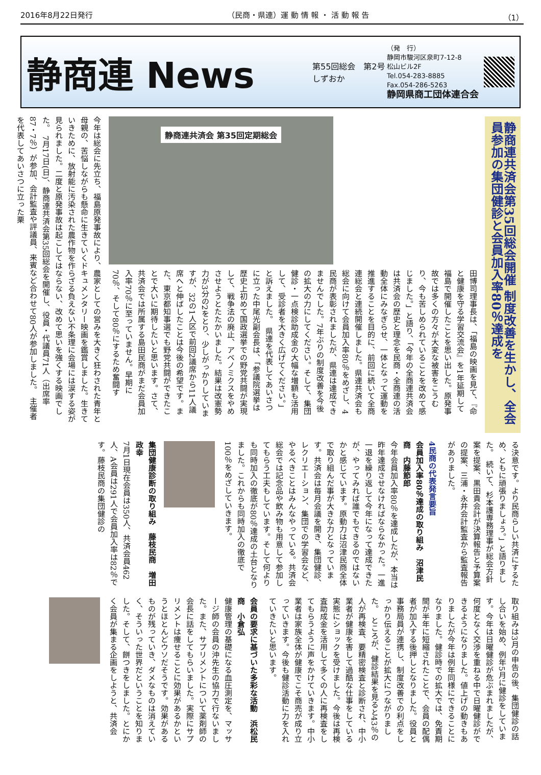2016年8月22日発行 （民商・県連）運 動 情 報 ・ 活 動 報 告 （1）
静商連 News
第55回総会　第2号
しずおか
（発　行）
静岡市駿河区泉町7-12-8
松山ビル2F
Tel.054-283-8885
Fax.054-286-5263
静岡県商工団体連合会
静商連共済会第35回総会開催 制度改善を生かし、全会員参加の集団健診と会員加入率80％達成を
静商連共済会 第35回定期総会
田博司理事長は、「福島の映画を見て、『命と健康を守る学習交流会』を1年延期して福島で開催したことを思い出した。原発事故では多くの方々が大変な被害をこうむり、今も苦しめられていることを改めて感じました。」と語り、「今年の全商連共済会は共済会の歴史と理念を民商・全商連の活動全体にみなぎらせ、一体となって運動を推進することを目的に、前回に続いて全商連総会と連続開催しました。県連共済会も総会に向けて会員加入率80％をめざし、4民商が表彰されましたが、県連は達成できませんでした。7年ぶりの制度改善を今後の拡大の力にしてください。そして、集団健診・一点検診助成金の大幅な増額も活用して、受診者を大きく広げてください。」と訴えました。　県連を代表してあいさつに立った中尾光副会長は、「参議院選挙は歴史上初めて国政選挙での野党共闘が実現して、戦争法の廃止、アベノミクスをやめさせようとたたかいました。結果は改憲勢力が3分の2をとり、少しがっかりしていますが、32の1人区で前回2議席から11人議席へと伸ばしたことは今後の希望です。また、東京都知事選でも野党共闘ができたことで大いに期待したいと思います。さて、共済会では所属する島田民商がまだ会員加入率70％に至っていません。早期に70％、そして80％にするため奮闘す
今年は総会に先立ち、福島原発事故により、農家としての営みを大きく狂わされた青年と母親の、苦悩しながらも懸命に生きていくドキュメンタリー映画を鑑賞しました。生きていきために、放射能に汚染された農作物を作らざる負えない不条理に会場には涙する姿が見られました。二度と原発事故は起こしてはならない、改めて思いを強くする映画でした。　7月17日(日)、静商連共済会第35回総会を開催し、役員・代議員71人（出席率87・7％）が参加、会計監査や評議員、来賓など合わせて80人が参加しました。　主催者を代表してあいさつに立った栗
る決意です。より民商らしい共済にするため、ともに頑張りましょう。」と語りました。　続いて、杉本護専務理事が総会方針案を提案、黒田貴会計が決算報告と予算案の提案、三浦・永井会計監査から監査報告がありました。
4民商の代表発言要旨
会員加入率80％達成の取り組み　沼津民商　内藤節郎
今年会員加入率80％を達成したが、本当は昨年達成させなければならなかった。一進一退を繰り返して今年になって達成できたが、やってみれば誰でもできるのではないかと感じています。原動力は沼津民商全体で取り組んだ事が大きな力となっています。共済会は毎月会議を開き、集団健診、レクリエーション、集団での学習会など、やるべきことはみんなやっている。共済会総会では記念品や飲み物も用意して参加してもらう工夫もしています。そして何よりも同時加入の徹底が80％達成の土台となりました。これからも同時加入の徹底で100％をめざしていきます。
集団健康診断の取り組み　藤枝民商　増田政幸
7月1日現在会員は350人、共済会員462人、A会員は291人で会員加入率は82％です。藤枝民商の集団健診の
取り組みは3月の申告の後、集団健診の話し合いを始め、例年5月に健診をしています。今年は日曜健診が危ぶまれましたが、何度となく交渉を重ねる中で日曜健診ができるようになりました。値上げの動きもありましたが今年は例年同様にできることになりました。健診時での拡大では、免責期間が半年に短縮されたことで、会員の配偶者が加入する後押しとなりました。役員と事務局員が連携し、制度改善での利点をしっかり伝えることが拡大につながりました。　ところが、健診結果を見ると43％の人が再検査、要精密検査と診断され、中小業者が健康を害して過酷な仕事をしている実態にショックを受けました。今後は再検査助成金を活用して多くの人に再検査をしてもらうように声をかけていきます。中小業者は家族全体が健康でこそ商売が成り立っていきます。今後も健診活動に力を入れていきたいと思います。
会員の要求に基づいた多彩な活動　浜松民商　小倉弘
健康管理の基礎になる血圧測定を、マッサージ師の会員の沖先生の協力で行ないました。また、サプリメントについて薬剤師の会長に話をしてもらいました。実際にサプリメントは痩せることに効果があるかというとほとんどウソだそうです。効果があるものが残っていき、ダメなものは消えていく、そういった世界だということを知りました。そして、餅つきをしました。とにかく会員が集まる企画をしようと、共済会